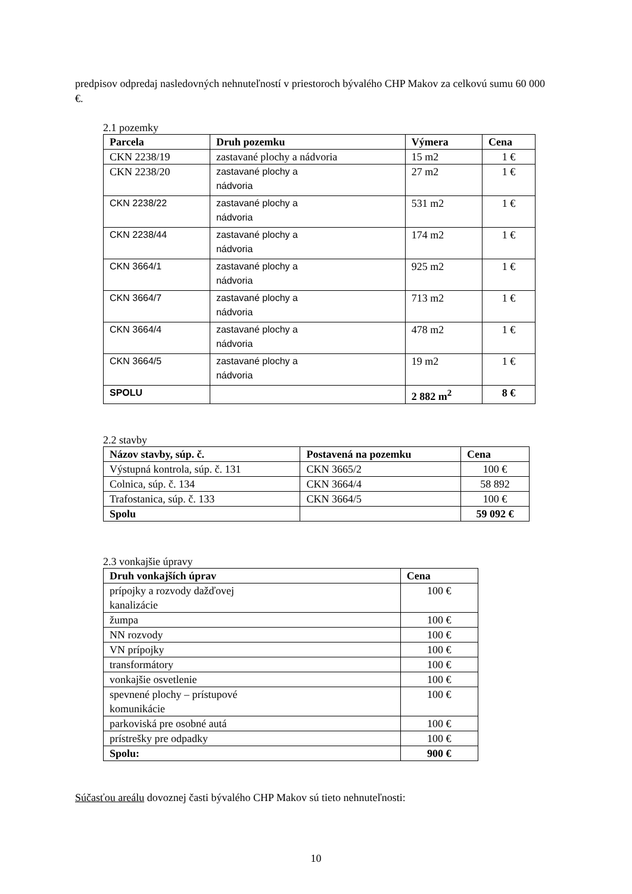predpisov odpredaj nasledovných nehnuteľností v priestoroch bývalého CHP Makov za celkovú sumu 60 000 €.
2.1 pozemky
| Parcela | Druh pozemku | Výmera | Cena |
| --- | --- | --- | --- |
| CKN 2238/19 | zastavané plochy a nádvoria | 15 m2 | 1 € |
| CKN 2238/20 | zastavané plochy a nádvoria | 27 m2 | 1 € |
| CKN 2238/22 | zastavané plochy a nádvoria | 531 m2 | 1 € |
| CKN 2238/44 | zastavané plochy a nádvoria | 174 m2 | 1 € |
| CKN 3664/1 | zastavané plochy a nádvoria | 925 m2 | 1 € |
| CKN 3664/7 | zastavané plochy a nádvoria | 713 m2 | 1 € |
| CKN 3664/4 | zastavané plochy a nádvoria | 478 m2 | 1 € |
| CKN 3664/5 | zastavané plochy a nádvoria | 19 m2 | 1 € |
| SPOLU | | 2 882 m<sup>2</sup> | 8 € |
2.2 stavby
| Názov stavby, súp. č. | Postavená na pozemku | Cena |
| --- | --- | --- |
| Výstupná kontrola, súp. č. 131 | CKN 3665/2 | 100 € |
| Colnica, súp. č. 134 | CKN 3664/4 | 58 892 |
| Trafostanica, súp. č. 133 | CKN 3664/5 | 100 € |
| Spolu | | 59 092 € |
2.3 vonkajšie úpravy
| Druh vonkajších úprav | Cena |
| --- | --- |
| prípojky a rozvody dažďovej kanalizácie | 100 € |
| žumpa | 100 € |
| NN rozvody | 100 € |
| VN prípojky | 100 € |
| transformátory | 100 € |
| vonkajšie osvetlenie | 100 € |
| spevnené plochy – prístupové komunikácie | 100 € |
| parkoviská pre osobné autá | 100 € |
| prístrešky pre odpadky | 100 € |
| Spolu: | 900 € |
Súčasťou areálu dovoznej časti bývalého CHP Makov sú tieto nehnuteľnosti:
10